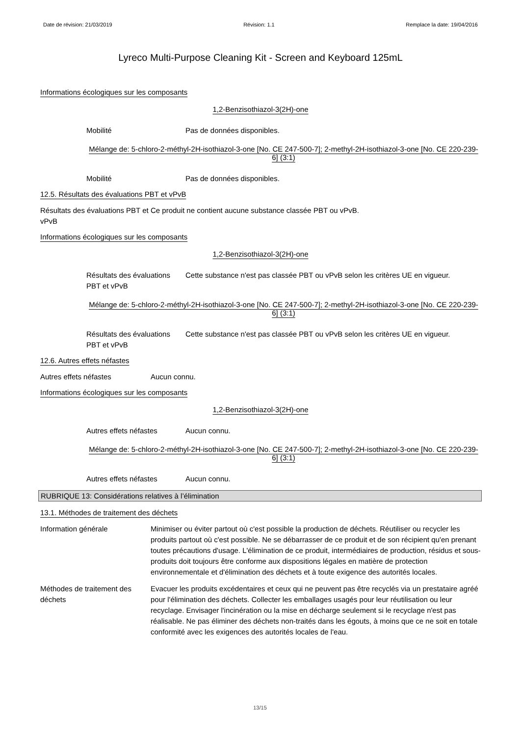Date de révision: 21/03/2019 Révision: 1.1 Remplace la date: 19/04/2016
Lyreco Multi-Purpose Cleaning Kit - Screen and Keyboard 125mL
Informations écologiques sur les composants
1,2-Benzisothiazol-3(2H)-one
Mobilité Pas de données disponibles.
Mélange de: 5-chloro-2-méthyl-2H-isothiazol-3-one [No. CE 247-500-7]; 2-methyl-2H-isothiazol-3-one [No. CE 220-239-6] (3:1)
Mobilité Pas de données disponibles.
12.5. Résultats des évaluations PBT et vPvB
Résultats des évaluations PBT et vPvB
Ce produit ne contient aucune substance classée PBT ou vPvB.
Informations écologiques sur les composants
1,2-Benzisothiazol-3(2H)-one
Résultats des évaluations PBT et vPvB
Cette substance n'est pas classée PBT ou vPvB selon les critères UE en vigueur.
Mélange de: 5-chloro-2-méthyl-2H-isothiazol-3-one [No. CE 247-500-7]; 2-methyl-2H-isothiazol-3-one [No. CE 220-239-6] (3:1)
Résultats des évaluations PBT et vPvB
Cette substance n'est pas classée PBT ou vPvB selon les critères UE en vigueur.
12.6. Autres effets néfastes
Autres effets néfastes Aucun connu.
Informations écologiques sur les composants
1,2-Benzisothiazol-3(2H)-one
Autres effets néfastes Aucun connu.
Mélange de: 5-chloro-2-méthyl-2H-isothiazol-3-one [No. CE 247-500-7]; 2-methyl-2H-isothiazol-3-one [No. CE 220-239-6] (3:1)
Autres effets néfastes Aucun connu.
RUBRIQUE 13: Considérations relatives à l’élimination
13.1. Méthodes de traitement des déchets
Information générale Minimiser ou éviter partout où c'est possible la production de déchets. Réutiliser ou recycler les produits partout où c'est possible. Ne se débarrasser de ce produit et de son récipient qu'en prenant toutes précautions d'usage. L'élimination de ce produit, intermédiaires de production, résidus et sous-produits doit toujours être conforme aux dispositions légales en matière de protection environnementale et d'élimination des déchets et à toute exigence des autorités locales.
Méthodes de traitement des déchets
Evacuer les produits excédentaires et ceux qui ne peuvent pas être recyclés via un prestataire agréé pour l'élimination des déchets. Collecter les emballages usagés pour leur réutilisation ou leur recyclage. Envisager l'incinération ou la mise en décharge seulement si le recyclage n'est pas réalisable. Ne pas éliminer des déchets non-traités dans les égouts, à moins que ce ne soit en totale conformité avec les exigences des autorités locales de l'eau.
13/15